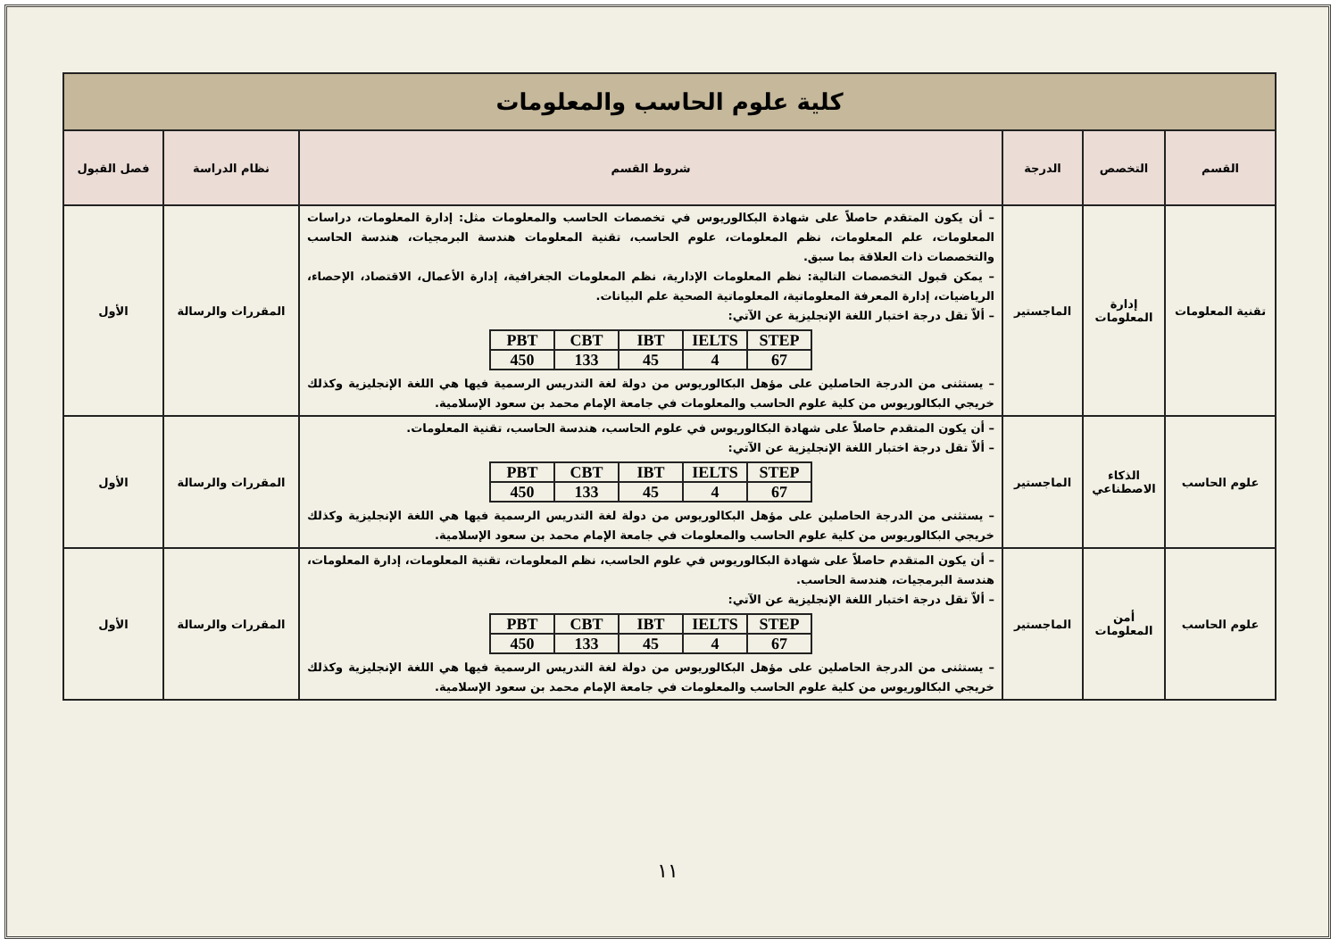| كلية علوم الحاسب والمعلومات | | | | | |
| القسم | التخصص | الدرجة | شروط القسم | نظام الدراسة | فصل القبول |
| تقنية المعلومات | إدارة المعلومات | الماجستير | – أن يكون المتقدم حاصلاً على شهادة البكالوريوس في تخصصات الحاسب والمعلومات مثل: إدارة المعلومات، دراسات المعلومات، علم المعلومات، نظم المعلومات، علوم الحاسب، تقنية المعلومات هندسة البرمجيات، هندسة الحاسب والتخصصات ذات العلاقة بما سبق. – يمكن قبول التخصصات التالية: نظم المعلومات الإدارية، نظم المعلومات الجغرافية، إدارة الأعمال، الاقتصاد، الإحصاء، الرياضيات، إدارة المعرفة المعلوماتية، المعلوماتية الصحية علم البيانات. – ألاّ تقل درجة اختبار اللغة الإنجليزية عن الآتي: / PBT / CBT / IBT / IELTS / STEP / / 450 / 133 / 45 / 4 / 67 / – يستثنى من الدرجة الحاصلين على مؤهل البكالوريوس من دولة لغة التدريس الرسمية فيها هي اللغة الإنجليزية وكذلك خريجي البكالوريوس من كلية علوم الحاسب والمعلومات في جامعة الإمام محمد بن سعود الإسلامية. | المقررات والرسالة | الأول |
| علوم الحاسب | الذكاء الاصطناعي | الماجستير | – أن يكون المتقدم حاصلاً على شهادة البكالوريوس في علوم الحاسب، هندسة الحاسب، تقنية المعلومات. – ألاّ تقل درجة اختبار اللغة الإنجليزية عن الآتي: / PBT / CBT / IBT / IELTS / STEP / / 450 / 133 / 45 / 4 / 67 / – يستثنى من الدرجة الحاصلين على مؤهل البكالوريوس من دولة لغة التدريس الرسمية فيها هي اللغة الإنجليزية وكذلك خريجي البكالوريوس من كلية علوم الحاسب والمعلومات في جامعة الإمام محمد بن سعود الإسلامية. | المقررات والرسالة | الأول |
| علوم الحاسب | أمن المعلومات | الماجستير | – أن يكون المتقدم حاصلاً على شهادة البكالوريوس في علوم الحاسب، نظم المعلومات، تقنية المعلومات، إدارة المعلومات، هندسة البرمجيات، هندسة الحاسب. – ألاّ تقل درجة اختبار اللغة الإنجليزية عن الآتي: / PBT / CBT / IBT / IELTS / STEP / / 450 / 133 / 45 / 4 / 67 / – يستثنى من الدرجة الحاصلين على مؤهل البكالوريوس من دولة لغة التدريس الرسمية فيها هي اللغة الإنجليزية وكذلك خريجي البكالوريوس من كلية علوم الحاسب والمعلومات في جامعة الإمام محمد بن سعود الإسلامية. | المقررات والرسالة | الأول |
١١